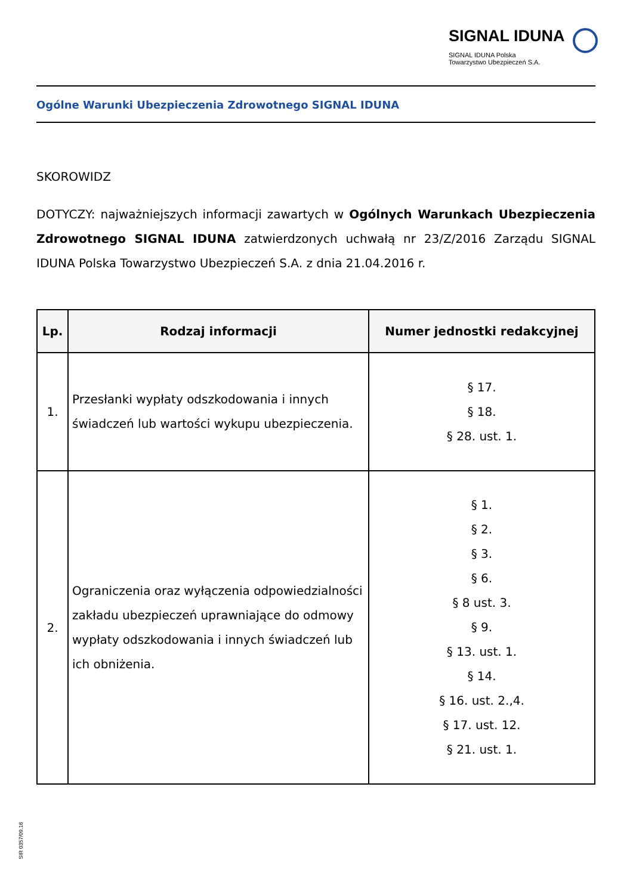SIGNAL IDUNA
SIGNAL IDUNA Polska
Towarzystwo Ubezpieczeń S.A.
Ogólne Warunki Ubezpieczenia Zdrowotnego SIGNAL IDUNA
SKOROWIDZ
DOTYCZY: najważniejszych informacji zawartych w Ogólnych Warunkach Ubezpieczenia Zdrowotnego SIGNAL IDUNA zatwierdzonych uchwałą nr 23/Z/2016 Zarządu SIGNAL IDUNA Polska Towarzystwo Ubezpieczeń S.A. z dnia 21.04.2016 r.
| Lp. | Rodzaj informacji | Numer jednostki redakcyjnej |
| --- | --- | --- |
| 1. | Przesłanki wypłaty odszkodowania i innych świadczeń lub wartości wykupu ubezpieczenia. | § 17. § 18. § 28. ust. 1. |
| 2. | Ograniczenia oraz wyłączenia odpowiedzialności zakładu ubezpieczeń uprawniające do odmowy wypłaty odszkodowania i innych świadczeń lub ich obniżenia. | § 1. § 2. § 3. § 6. § 8 ust. 3. § 9. § 13. ust. 1. § 14. § 16. ust. 2.,4. § 17. ust. 12. § 21. ust. 1. |
SIR 0357/09.16